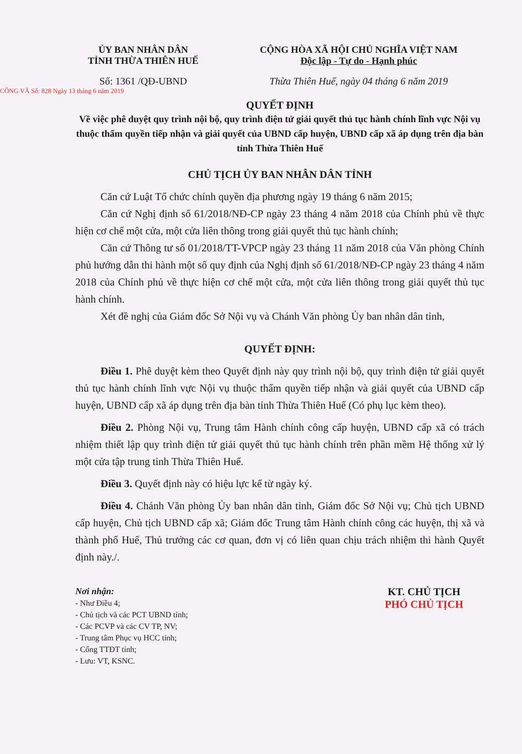ỦY BAN NHÂN DÂN
TỈNH THỪA THIÊN HUẾ
Số: 1361 /QĐ-UBND
CỘNG HÒA XÃ HỘI CHỦ NGHĨA VIỆT NAM
Độc lập - Tự do - Hạnh phúc
Thừa Thiên Huế, ngày 04 tháng 6 năm 2019
CÔNG VĂ Số: 828 Ngày 13 tháng 6 năm 2019
QUYẾT ĐỊNH
Về việc phê duyệt quy trình nội bộ, quy trình điện tử giải quyết thủ tục hành chính lĩnh vực Nội vụ thuộc thẩm quyền tiếp nhận và giải quyết của UBND cấp huyện, UBND cấp xã áp dụng trên địa bàn tỉnh Thừa Thiên Huế
CHỦ TỊCH ỦY BAN NHÂN DÂN TỈNH
Căn cứ Luật Tổ chức chính quyền địa phương ngày 19 tháng 6 năm 2015;
Căn cứ Nghị định số 61/2018/NĐ-CP ngày 23 tháng 4 năm 2018 của Chính phủ về thực hiện cơ chế một cửa, một cửa liên thông trong giải quyết thủ tục hành chính;
Căn cứ Thông tư số 01/2018/TT-VPCP ngày 23 tháng 11 năm 2018 của Văn phòng Chính phủ hướng dẫn thi hành một số quy định của Nghị định số 61/2018/NĐ-CP ngày 23 tháng 4 năm 2018 của Chính phủ về thực hiện cơ chế một cửa, một cửa liên thông trong giải quyết thủ tục hành chính.
Xét đề nghị của Giám đốc Sở Nội vụ và Chánh Văn phòng Ủy ban nhân dân tỉnh,
QUYẾT ĐỊNH:
Điều 1. Phê duyệt kèm theo Quyết định này quy trình nội bộ, quy trình điện tử giải quyết thủ tục hành chính lĩnh vực Nội vụ thuộc thẩm quyền tiếp nhận và giải quyết của UBND cấp huyện, UBND cấp xã áp dụng trên địa bàn tỉnh Thừa Thiên Huế (Có phụ lục kèm theo).
Điều 2. Phòng Nội vụ, Trung tâm Hành chính công cấp huyện, UBND cấp xã có trách nhiệm thiết lập quy trình điện tử giải quyết thủ tục hành chính trên phần mềm Hệ thống xử lý một cửa tập trung tỉnh Thừa Thiên Huế.
Điều 3. Quyết định này có hiệu lực kể từ ngày ký.
Điều 4. Chánh Văn phòng Ủy ban nhân dân tỉnh, Giám đốc Sở Nội vụ; Chủ tịch UBND cấp huyện, Chủ tịch UBND cấp xã; Giám đốc Trung tâm Hành chính công các huyện, thị xã và thành phố Huế, Thủ trưởng các cơ quan, đơn vị có liên quan chịu trách nhiệm thi hành Quyết định này./.
Nơi nhận:
- Như Điều 4;
- Chủ tịch và các PCT UBND tỉnh;
- Các PCVP và các CV TP, NV;
- Trung tâm Phục vụ HCC tỉnh;
- Cổng TTĐT tỉnh;
- Lưu: VT, KSNC.
KT. CHỦ TỊCH
PHÓ CHỦ TỊCH